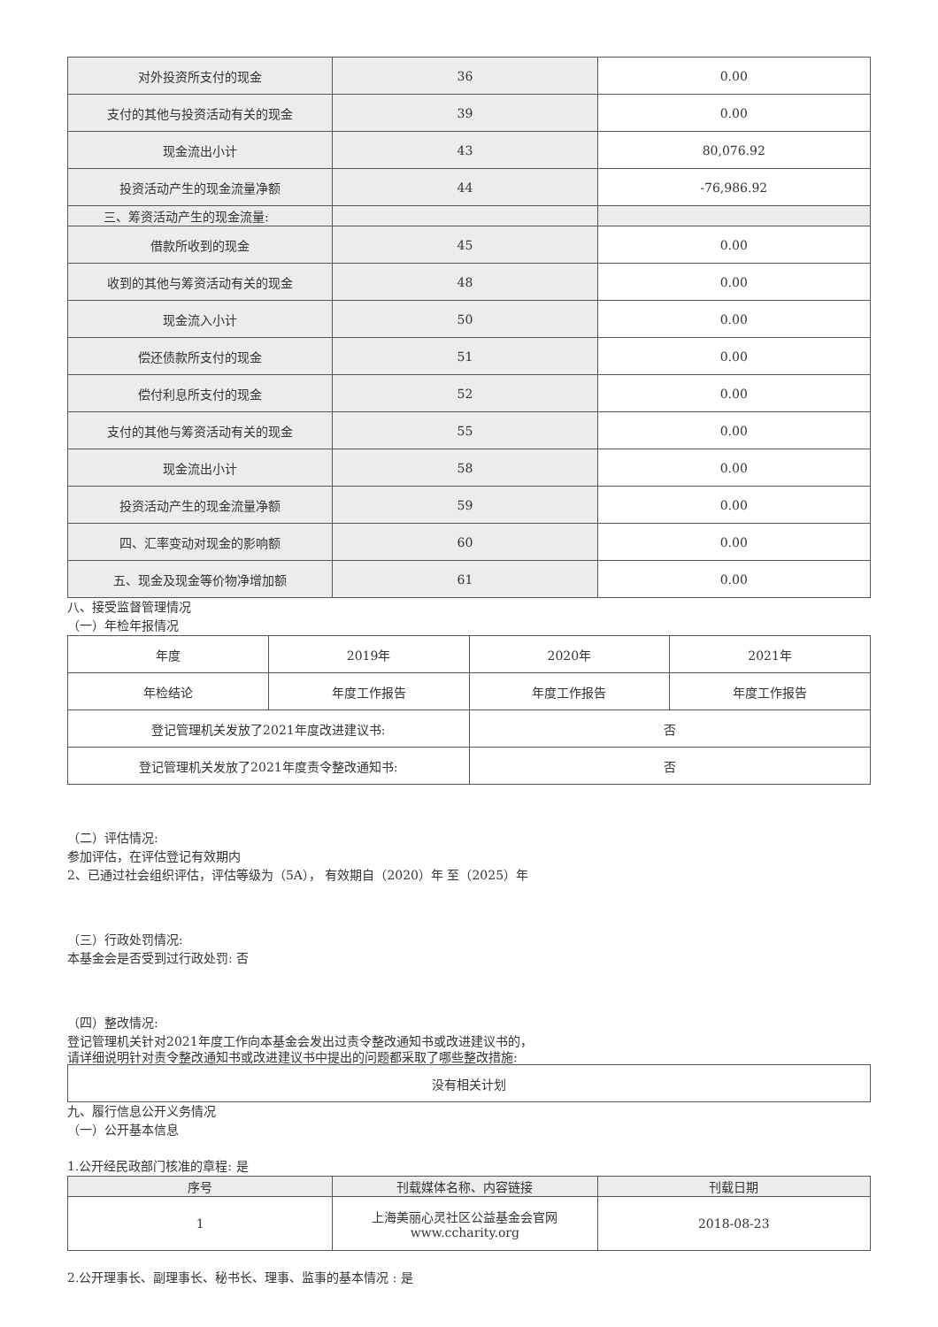| 对外投资所支付的现金 | 36 | 0.00 |
| 支付的其他与投资活动有关的现金 | 39 | 0.00 |
| 现金流出小计 | 43 | 80,076.92 |
| 投资活动产生的现金流量净额 | 44 | -76,986.92 |
| 三、筹资活动产生的现金流量: | | |
| 借款所收到的现金 | 45 | 0.00 |
| 收到的其他与筹资活动有关的现金 | 48 | 0.00 |
| 现金流入小计 | 50 | 0.00 |
| 偿还债款所支付的现金 | 51 | 0.00 |
| 偿付利息所支付的现金 | 52 | 0.00 |
| 支付的其他与筹资活动有关的现金 | 55 | 0.00 |
| 现金流出小计 | 58 | 0.00 |
| 投资活动产生的现金流量净额 | 59 | 0.00 |
| 四、汇率变动对现金的影响额 | 60 | 0.00 |
| 五、现金及现金等价物净增加额 | 61 | 0.00 |
八、接受监督管理情况
（一）年检年报情况
| 年度 | 2019年 | 2020年 | 2021年 |
| 年检结论 | 年度工作报告 | 年度工作报告 | 年度工作报告 |
| 登记管理机关发放了2021年度改进建议书: | | 否 | |
| 登记管理机关发放了2021年度责令整改通知书: | | 否 | |
（二）评估情况:
参加评估，在评估登记有效期内
2、已通过社会组织评估，评估等级为（5A）， 有效期自（2020）年 至（2025）年
（三）行政处罚情况:
本基金会是否受到过行政处罚: 否
（四）整改情况:
登记管理机关针对2021年度工作向本基金会发出过责令整改通知书或改进建议书的，
请详细说明针对责令整改通知书或改进建议书中提出的问题都采取了哪些整改措施:
| 没有相关计划 |
九、履行信息公开义务情况
（一）公开基本信息
1.公开经民政部门核准的章程: 是
| 序号 | 刊载媒体名称、内容链接 | 刊载日期 |
| 1 | 上海美丽心灵社区公益基金会官网 www.ccharity.org | 2018-08-23 |
2.公开理事长、副理事长、秘书长、理事、监事的基本情况 : 是